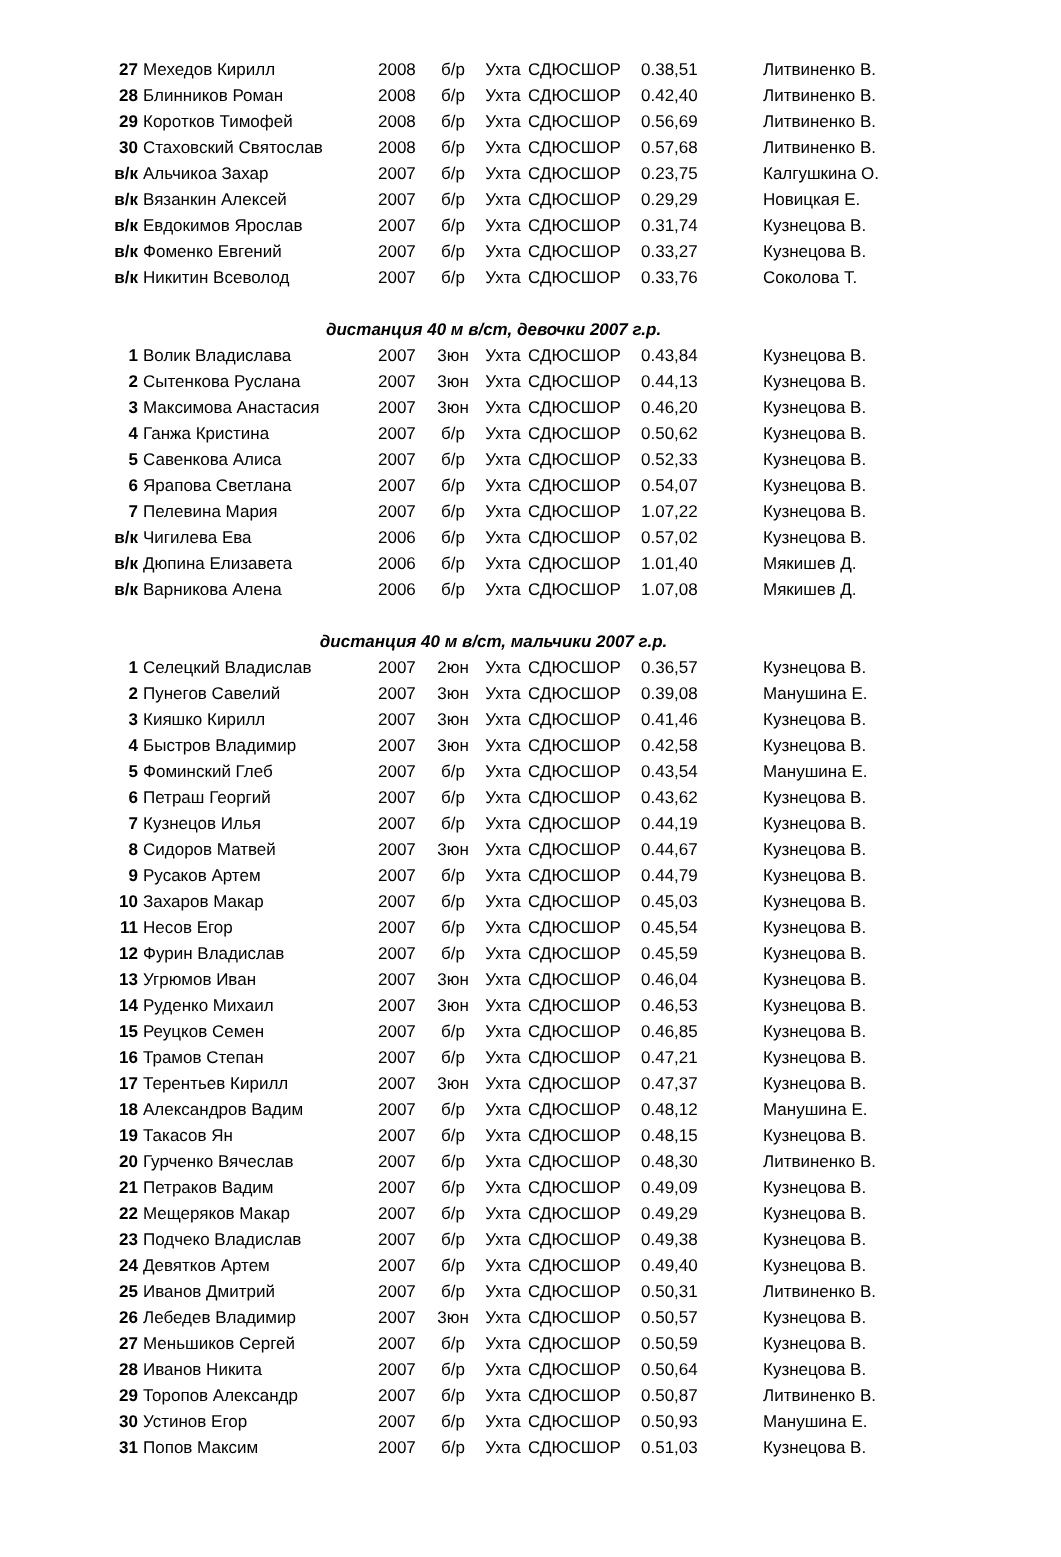| 27 | Мехедов Кирилл | 2008 | б/р | Ухта | СДЮСШОР | 0.38,51 | Литвиненко В. |
| 28 | Блинников Роман | 2008 | б/р | Ухта | СДЮСШОР | 0.42,40 | Литвиненко В. |
| 29 | Коротков Тимофей | 2008 | б/р | Ухта | СДЮСШОР | 0.56,69 | Литвиненко В. |
| 30 | Стаховский Святослав | 2008 | б/р | Ухта | СДЮСШОР | 0.57,68 | Литвиненко В. |
| в/к | Альчикоа Захар | 2007 | б/р | Ухта | СДЮСШОР | 0.23,75 | Калгушкина О. |
| в/к | Вязанкин Алексей | 2007 | б/р | Ухта | СДЮСШОР | 0.29,29 | Новицкая Е. |
| в/к | Евдокимов Ярослав | 2007 | б/р | Ухта | СДЮСШОР | 0.31,74 | Кузнецова В. |
| в/к | Фоменко Евгений | 2007 | б/р | Ухта | СДЮСШОР | 0.33,27 | Кузнецова В. |
| в/к | Никитин Всеволод | 2007 | б/р | Ухта | СДЮСШОР | 0.33,76 | Соколова Т. |
| дистанция 40 м в/ст, девочки 2007 г.р. | | | | | | | |
| 1 | Волик Владислава | 2007 | 3юн | Ухта | СДЮСШОР | 0.43,84 | Кузнецова В. |
| 2 | Сытенкова Руслана | 2007 | 3юн | Ухта | СДЮСШОР | 0.44,13 | Кузнецова В. |
| 3 | Максимова Анастасия | 2007 | 3юн | Ухта | СДЮСШОР | 0.46,20 | Кузнецова В. |
| 4 | Ганжа Кристина | 2007 | б/р | Ухта | СДЮСШОР | 0.50,62 | Кузнецова В. |
| 5 | Савенкова Алиса | 2007 | б/р | Ухта | СДЮСШОР | 0.52,33 | Кузнецова В. |
| 6 | Ярапова Светлана | 2007 | б/р | Ухта | СДЮСШОР | 0.54,07 | Кузнецова В. |
| 7 | Пелевина Мария | 2007 | б/р | Ухта | СДЮСШОР | 1.07,22 | Кузнецова В. |
| в/к | Чигилева Ева | 2006 | б/р | Ухта | СДЮСШОР | 0.57,02 | Кузнецова В. |
| в/к | Дюпина Елизавета | 2006 | б/р | Ухта | СДЮСШОР | 1.01,40 | Мякишев Д. |
| в/к | Варникова Алена | 2006 | б/р | Ухта | СДЮСШОР | 1.07,08 | Мякишев Д. |
| дистанция 40 м в/ст, мальчики 2007 г.р. | | | | | | | |
| 1 | Селецкий Владислав | 2007 | 2юн | Ухта | СДЮСШОР | 0.36,57 | Кузнецова В. |
| 2 | Пунегов Савелий | 2007 | 3юн | Ухта | СДЮСШОР | 0.39,08 | Манушина Е. |
| 3 | Кияшко Кирилл | 2007 | 3юн | Ухта | СДЮСШОР | 0.41,46 | Кузнецова В. |
| 4 | Быстров Владимир | 2007 | 3юн | Ухта | СДЮСШОР | 0.42,58 | Кузнецова В. |
| 5 | Фоминский Глеб | 2007 | б/р | Ухта | СДЮСШОР | 0.43,54 | Манушина Е. |
| 6 | Петраш Георгий | 2007 | б/р | Ухта | СДЮСШОР | 0.43,62 | Кузнецова В. |
| 7 | Кузнецов Илья | 2007 | б/р | Ухта | СДЮСШОР | 0.44,19 | Кузнецова В. |
| 8 | Сидоров Матвей | 2007 | 3юн | Ухта | СДЮСШОР | 0.44,67 | Кузнецова В. |
| 9 | Русаков Артем | 2007 | б/р | Ухта | СДЮСШОР | 0.44,79 | Кузнецова В. |
| 10 | Захаров Макар | 2007 | б/р | Ухта | СДЮСШОР | 0.45,03 | Кузнецова В. |
| 11 | Несов Егор | 2007 | б/р | Ухта | СДЮСШОР | 0.45,54 | Кузнецова В. |
| 12 | Фурин Владислав | 2007 | б/р | Ухта | СДЮСШОР | 0.45,59 | Кузнецова В. |
| 13 | Угрюмов Иван | 2007 | 3юн | Ухта | СДЮСШОР | 0.46,04 | Кузнецова В. |
| 14 | Руденко Михаил | 2007 | 3юн | Ухта | СДЮСШОР | 0.46,53 | Кузнецова В. |
| 15 | Реуцков Семен | 2007 | б/р | Ухта | СДЮСШОР | 0.46,85 | Кузнецова В. |
| 16 | Трамов Степан | 2007 | б/р | Ухта | СДЮСШОР | 0.47,21 | Кузнецова В. |
| 17 | Терентьев Кирилл | 2007 | 3юн | Ухта | СДЮСШОР | 0.47,37 | Кузнецова В. |
| 18 | Александров Вадим | 2007 | б/р | Ухта | СДЮСШОР | 0.48,12 | Манушина Е. |
| 19 | Такасов Ян | 2007 | б/р | Ухта | СДЮСШОР | 0.48,15 | Кузнецова В. |
| 20 | Гурченко Вячеслав | 2007 | б/р | Ухта | СДЮСШОР | 0.48,30 | Литвиненко В. |
| 21 | Петраков Вадим | 2007 | б/р | Ухта | СДЮСШОР | 0.49,09 | Кузнецова В. |
| 22 | Мещеряков Макар | 2007 | б/р | Ухта | СДЮСШОР | 0.49,29 | Кузнецова В. |
| 23 | Подчеко Владислав | 2007 | б/р | Ухта | СДЮСШОР | 0.49,38 | Кузнецова В. |
| 24 | Девятков Артем | 2007 | б/р | Ухта | СДЮСШОР | 0.49,40 | Кузнецова В. |
| 25 | Иванов Дмитрий | 2007 | б/р | Ухта | СДЮСШОР | 0.50,31 | Литвиненко В. |
| 26 | Лебедев Владимир | 2007 | 3юн | Ухта | СДЮСШОР | 0.50,57 | Кузнецова В. |
| 27 | Меньшиков Сергей | 2007 | б/р | Ухта | СДЮСШОР | 0.50,59 | Кузнецова В. |
| 28 | Иванов Никита | 2007 | б/р | Ухта | СДЮСШОР | 0.50,64 | Кузнецова В. |
| 29 | Торопов Александр | 2007 | б/р | Ухта | СДЮСШОР | 0.50,87 | Литвиненко В. |
| 30 | Устинов Егор | 2007 | б/р | Ухта | СДЮСШОР | 0.50,93 | Манушина Е. |
| 31 | Попов Максим | 2007 | б/р | Ухта | СДЮСШОР | 0.51,03 | Кузнецова В. |